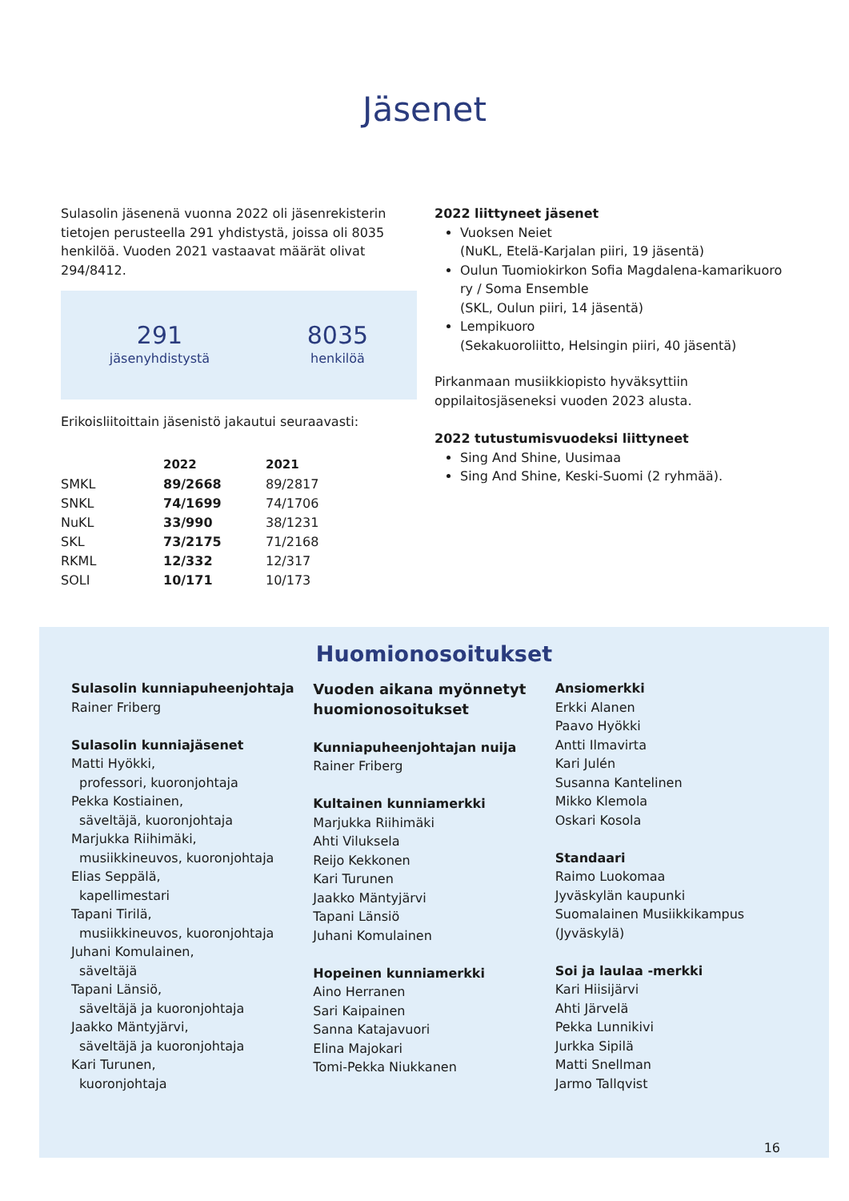Jäsenet
Sulasolin jäsenenä vuonna 2022 oli jäsenrekisterin tietojen perusteella 291 yhdistystä, joissa oli 8035 henkilöä. Vuoden 2021 vastaavat määrät olivat 294/8412.
291
jäsenyhdistystä
8035
henkilöä
Erikoisliitoittain jäsenistö jakautui seuraavasti:
| | 2022 | 2021 |
| --- | --- | --- |
| SMKL | 89/2668 | 89/2817 |
| SNKL | 74/1699 | 74/1706 |
| NuKL | 33/990 | 38/1231 |
| SKL | 73/2175 | 71/2168 |
| RKML | 12/332 | 12/317 |
| SOLI | 10/171 | 10/173 |
2022 liittyneet jäsenet
Vuoksen Neiet
(NuKL, Etelä-Karjalan piiri, 19 jäsentä)
Oulun Tuomiokirkon Sofia Magdalena-kamarikuoro ry / Soma Ensemble
(SKL, Oulun piiri, 14 jäsentä)
Lempikuoro
(Sekakuoroliitto, Helsingin piiri, 40 jäsentä)
Pirkanmaan musiikkiopisto hyväksyttiin oppilaitosjäseneksi vuoden 2023 alusta.
2022 tutustumisvuodeksi liittyneet
Sing And Shine, Uusimaa
Sing And Shine, Keski-Suomi (2 ryhmää).
Huomionosoitukset
Sulasolin kunniapuheenjohtaja
Rainer Friberg
Sulasolin kunniajäsenet
Matti Hyökki,
professori, kuoronjohtaja
Pekka Kostiainen,
säveltäjä, kuoronjohtaja
Marjukka Riihimäki,
musiikkineuvos, kuoronjohtaja
Elias Seppälä,
kapellimestari
Tapani Tirilä,
musiikkineuvos, kuoronjohtaja
Juhani Komulainen,
säveltäjä
Tapani Länsiö,
säveltäjä ja kuoronjohtaja
Jaakko Mäntyjärvi,
säveltäjä ja kuoronjohtaja
Kari Turunen,
kuoronjohtaja
Vuoden aikana myönnetyt huomionosoitukset
Kunniapuheenjohtajan nuija
Rainer Friberg
Kultainen kunniamerkki
Marjukka Riihimäki
Ahti Viluksela
Reijo Kekkonen
Kari Turunen
Jaakko Mäntyjärvi
Tapani Länsiö
Juhani Komulainen
Hopeinen kunniamerkki
Aino Herranen
Sari Kaipainen
Sanna Katajavuori
Elina Majokari
Tomi-Pekka Niukkanen
Ansiomerkki
Erkki Alanen
Paavo Hyökki
Antti Ilmavirta
Kari Julén
Susanna Kantelinen
Mikko Klemola
Oskari Kosola
Standaari
Raimo Luokomaa
Jyväskylän kaupunki
Suomalainen Musiikkikampus
(Jyväskylä)
Soi ja laulaa -merkki
Kari Hiisijärvi
Ahti Järvelä
Pekka Lunnikivi
Jurkka Sipilä
Matti Snellman
Jarmo Tallqvist
16